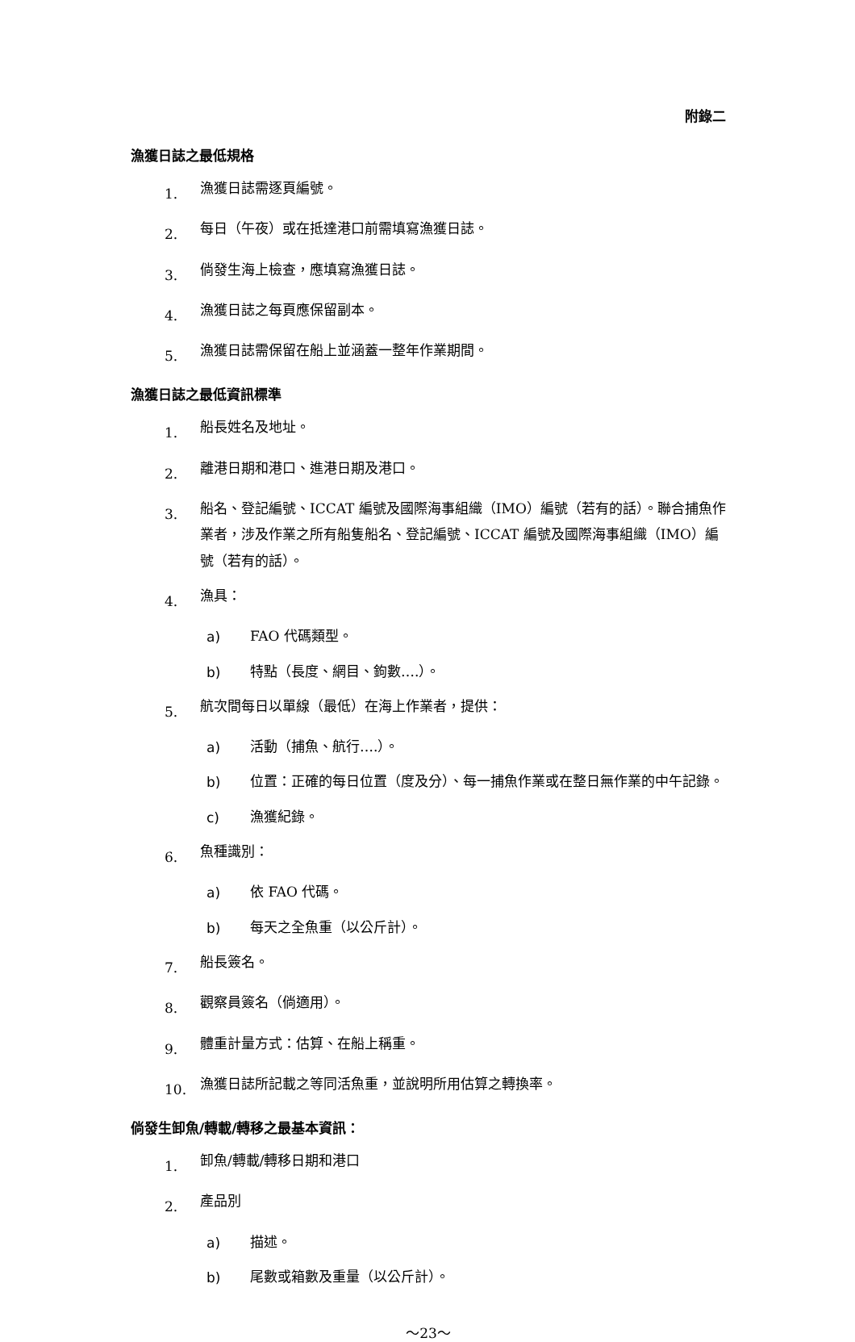附錄二
漁獲日誌之最低規格
1.
漁獲日誌需逐頁編號。
2.
每日（午夜）或在抵達港口前需填寫漁獲日誌。
3.
倘發生海上檢查，應填寫漁獲日誌。
4.
漁獲日誌之每頁應保留副本。
5.
漁獲日誌需保留在船上並涵蓋一整年作業期間。
漁獲日誌之最低資訊標準
1.
船長姓名及地址。
2.
離港日期和港口、進港日期及港口。
3.
船名、登記編號、ICCAT 編號及國際海事組織（IMO）編號（若有的話）。聯合捕魚作業者，涉及作業之所有船隻船名、登記編號、ICCAT 編號及國際海事組織（IMO）編號（若有的話）。
4.
漁具：
a)
FAO 代碼類型。
b)
特點（長度、網目、鉤數….）。
5.
航次間每日以單線（最低）在海上作業者，提供：
a)
活動（捕魚、航行….）。
b)
位置：正確的每日位置（度及分）、每一捕魚作業或在整日無作業的中午記錄。
c)
漁獲紀錄。
6.
魚種識別：
a)
依 FAO 代碼。
b)
每天之全魚重（以公斤計）。
7.
船長簽名。
8.
觀察員簽名（倘適用）。
9.
體重計量方式：估算、在船上稱重。
10.
漁獲日誌所記載之等同活魚重，並說明所用估算之轉換率。
倘發生卸魚/轉載/轉移之最基本資訊：
1.
卸魚/轉載/轉移日期和港口
2.
產品別
a)
描述。
b)
尾數或箱數及重量（以公斤計）。
～23～